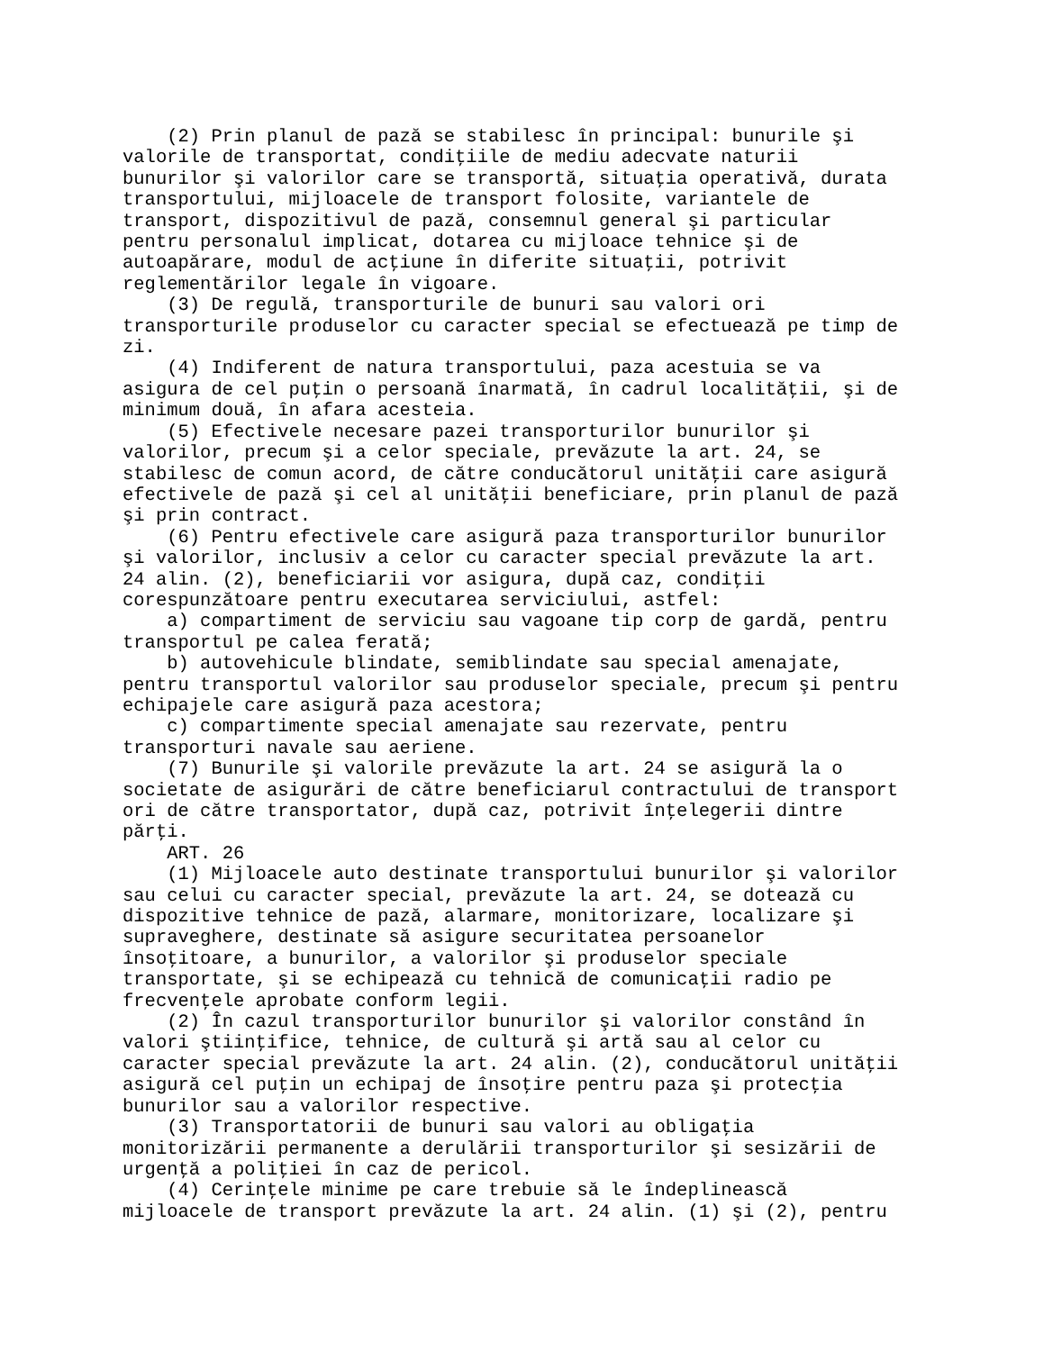(2) Prin planul de pază se stabilesc în principal: bunurile şi
valorile de transportat, condiţiile de mediu adecvate naturii
bunurilor şi valorilor care se transportă, situaţia operativă, durata
transportului, mijloacele de transport folosite, variantele de
transport, dispozitivul de pază, consemnul general şi particular
pentru personalul implicat, dotarea cu mijloace tehnice şi de
autoapărare, modul de acţiune în diferite situaţii, potrivit
reglementărilor legale în vigoare.
    (3) De regulă, transporturile de bunuri sau valori ori
transporturile produselor cu caracter special se efectuează pe timp de
zi.
    (4) Indiferent de natura transportului, paza acestuia se va
asigura de cel puţin o persoană înarmată, în cadrul localităţii, şi de
minimum două, în afara acesteia.
    (5) Efectivele necesare pazei transporturilor bunurilor şi
valorilor, precum şi a celor speciale, prevăzute la art. 24, se
stabilesc de comun acord, de către conducătorul unităţii care asigură
efectivele de pază şi cel al unităţii beneficiare, prin planul de pază
şi prin contract.
    (6) Pentru efectivele care asigură paza transporturilor bunurilor
şi valorilor, inclusiv a celor cu caracter special prevăzute la art.
24 alin. (2), beneficiarii vor asigura, după caz, condiţii
corespunzătoare pentru executarea serviciului, astfel:
    a) compartiment de serviciu sau vagoane tip corp de gardă, pentru
transportul pe calea ferată;
    b) autovehicule blindate, semiblindate sau special amenajate,
pentru transportul valorilor sau produselor speciale, precum şi pentru
echipajele care asigură paza acestora;
    c) compartimente special amenajate sau rezervate, pentru
transporturi navale sau aeriene.
    (7) Bunurile şi valorile prevăzute la art. 24 se asigură la o
societate de asigurări de către beneficiarul contractului de transport
ori de către transportator, după caz, potrivit înţelegerii dintre
părţi.
    ART. 26
    (1) Mijloacele auto destinate transportului bunurilor şi valorilor
sau celui cu caracter special, prevăzute la art. 24, se dotează cu
dispozitive tehnice de pază, alarmare, monitorizare, localizare şi
supraveghere, destinate să asigure securitatea persoanelor
însoţitoare, a bunurilor, a valorilor şi produselor speciale
transportate, şi se echipează cu tehnică de comunicaţii radio pe
frecvenţele aprobate conform legii.
    (2) În cazul transporturilor bunurilor şi valorilor constând în
valori ştiinţifice, tehnice, de cultură şi artă sau al celor cu
caracter special prevăzute la art. 24 alin. (2), conducătorul unităţii
asigură cel puţin un echipaj de însoţire pentru paza şi protecţia
bunurilor sau a valorilor respective.
    (3) Transportatorii de bunuri sau valori au obligaţia
monitorizării permanente a derulării transporturilor şi sesizării de
urgenţă a poliţiei în caz de pericol.
    (4) Cerinţele minime pe care trebuie să le îndeplinească
mijloacele de transport prevăzute la art. 24 alin. (1) şi (2), pentru